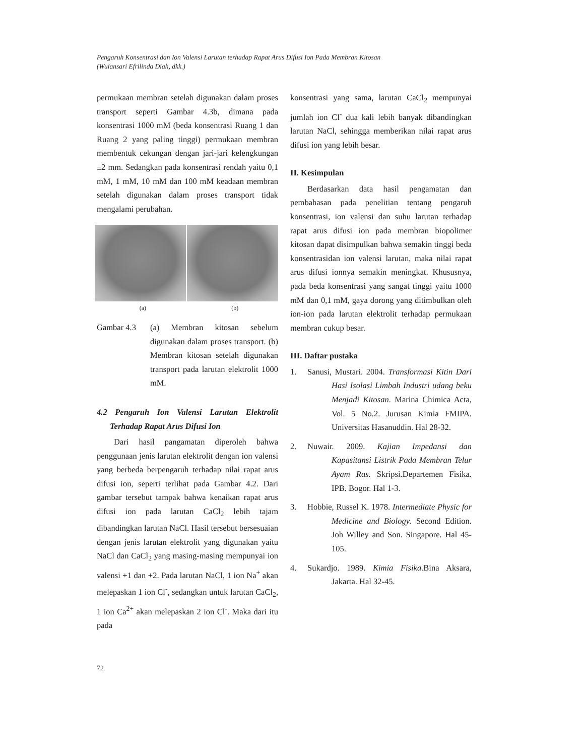Pengaruh Konsentrasi dan Ion Valensi Larutan terhadap Rapat Arus Difusi Ion Pada Membran Kitosan
(Wulansari Efrilinda Diah, dkk.)
permukaan membran setelah digunakan dalam proses transport seperti Gambar 4.3b, dimana pada konsentrasi 1000 mM (beda konsentrasi Ruang 1 dan Ruang 2 yang paling tinggi) permukaan membran membentuk cekungan dengan jari-jari kelengkungan ±2 mm. Sedangkan pada konsentrasi rendah yaitu 0,1 mM, 1 mM, 10 mM dan 100 mM keadaan membran setelah digunakan dalam proses transport tidak mengalami perubahan.
(a) (b)
Gambar 4.3 (a) Membran kitosan sebelum digunakan dalam proses transport. (b) Membran kitosan setelah digunakan transport pada larutan elektrolit 1000 mM.
4.2 Pengaruh Ion Valensi Larutan Elektrolit Terhadap Rapat Arus Difusi Ion
Dari hasil pangamatan diperoleh bahwa penggunaan jenis larutan elektrolit dengan ion valensi yang berbeda berpengaruh terhadap nilai rapat arus difusi ion, seperti terlihat pada Gambar 4.2. Dari gambar tersebut tampak bahwa kenaikan rapat arus difusi ion pada larutan CaCl<sub>2</sub> lebih tajam dibandingkan larutan NaCl. Hasil tersebut bersesuaian dengan jenis larutan elektrolit yang digunakan yaitu NaCl dan CaCl<sub>2</sub> yang masing-masing mempunyai ion valensi +1 dan +2. Pada larutan NaCl, 1 ion Na<sup>+</sup> akan melepaskan 1 ion Cl<sup>-</sup>, sedangkan untuk larutan CaCl<sub>2</sub>, 1 ion Ca<sup>2+</sup> akan melepaskan 2 ion Cl<sup>-</sup>. Maka dari itu pada
konsentrasi yang sama, larutan CaCl<sub>2</sub> mempunyai jumlah ion Cl<sup>-</sup> dua kali lebih banyak dibandingkan larutan NaCl, sehingga memberikan nilai rapat arus difusi ion yang lebih besar.
II. Kesimpulan
Berdasarkan data hasil pengamatan dan pembahasan pada penelitian tentang pengaruh konsentrasi, ion valensi dan suhu larutan terhadap rapat arus difusi ion pada membran biopolimer kitosan dapat disimpulkan bahwa semakin tinggi beda konsentrasidan ion valensi larutan, maka nilai rapat arus difusi ionnya semakin meningkat. Khususnya, pada beda konsentrasi yang sangat tinggi yaitu 1000 mM dan 0,1 mM, gaya dorong yang ditimbulkan oleh ion-ion pada larutan elektrolit terhadap permukaan membran cukup besar.
III. Daftar pustaka
1. Sanusi, Mustari. 2004. Transformasi Kitin Dari Hasi Isolasi Limbah Industri udang beku Menjadi Kitosan. Marina Chimica Acta, Vol. 5 No.2. Jurusan Kimia FMIPA. Universitas Hasanuddin. Hal 28-32.
2. Nuwair. 2009. Kajian Impedansi dan Kapasitansi Listrik Pada Membran Telur Ayam Ras. Skripsi.Departemen Fisika. IPB. Bogor. Hal 1-3.
3. Hobbie, Russel K. 1978. Intermediate Physic for Medicine and Biology. Second Edition. Joh Willey and Son. Singapore. Hal 45-105.
4. Sukardjo. 1989. Kimia Fisika. Bina Aksara, Jakarta. Hal 32-45.
72